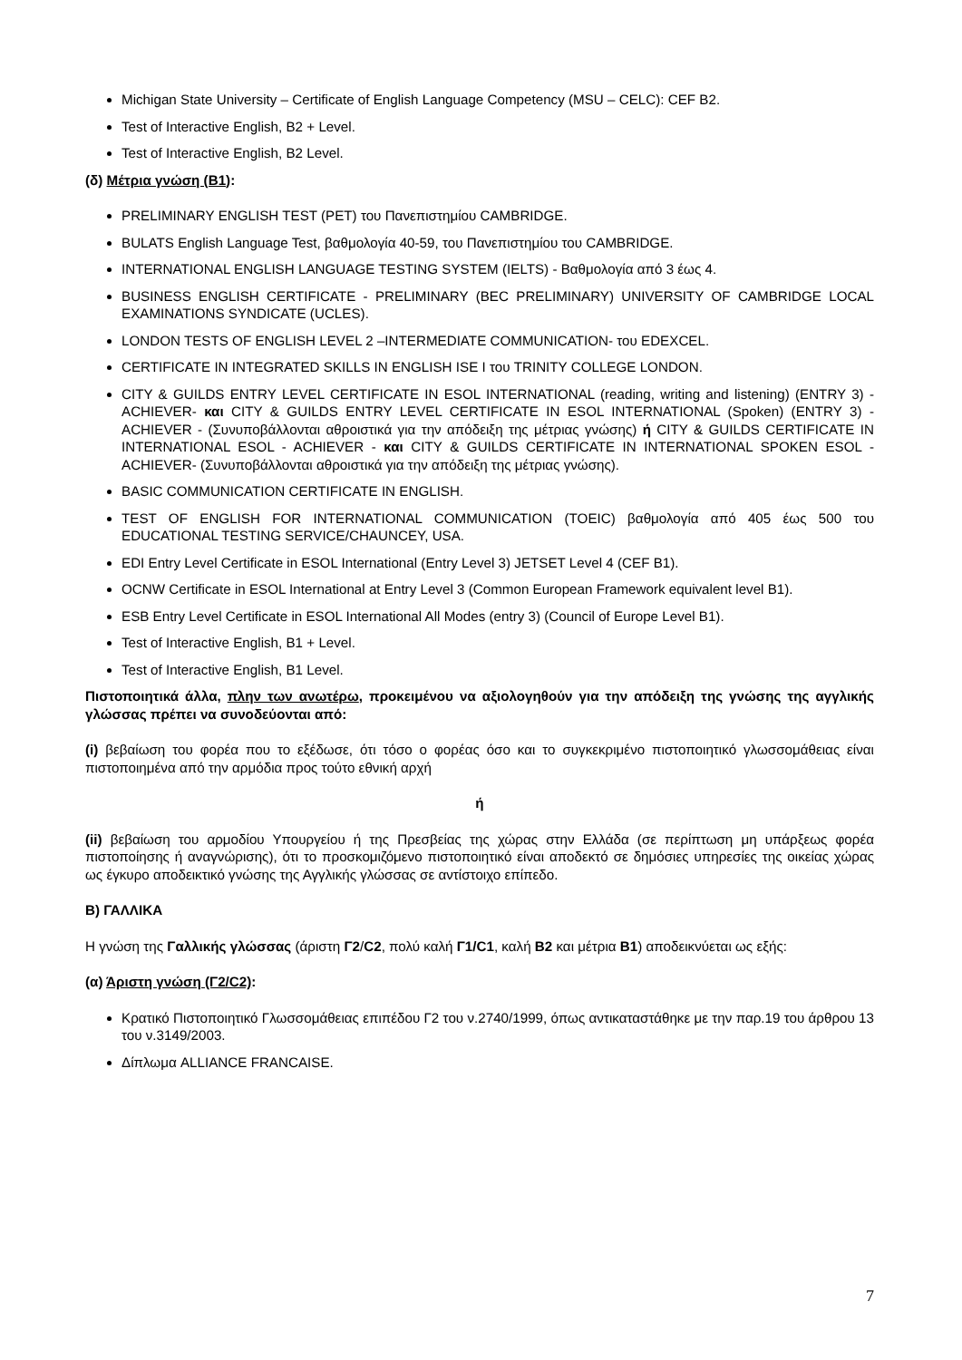Michigan State University – Certificate of English Language Competency (MSU – CELC): CEF B2.
Test of Interactive English, B2 + Level.
Test of Interactive English, B2 Level.
(δ) Μέτρια γνώση (Β1):
PRELIMINARY ENGLISH TEST (PET) του Πανεπιστημίου CAMBRIDGE.
BULATS English Language Test, βαθμολογία 40-59, του Πανεπιστημίου του CAMBRIDGE.
INTERNATIONAL ENGLISH LANGUAGE TESTING SYSTEM (IELTS) - Βαθμολογία από 3 έως 4.
BUSINESS ENGLISH CERTIFICATE - PRELIMINARY (BEC PRELIMINARY) UNIVERSITY OF CAMBRIDGE LOCAL EXAMINATIONS SYNDICATE (UCLES).
LONDON TESTS OF ENGLISH LEVEL 2 –INTERMEDIATE COMMUNICATION- του EDEXCEL.
CERTIFICATE IN INTEGRATED SKILLS IN ENGLISH ISE I του TRINITY COLLEGE LONDON.
CITY & GUILDS ENTRY LEVEL CERTIFICATE IN ESOL INTERNATIONAL (reading, writing and listening) (ENTRY 3) - ACHIEVER- και CITY & GUILDS ENTRY LEVEL CERTIFICATE IN ESOL INTERNATIONAL (Spoken) (ENTRY 3) - ACHIEVER - (Συνυποβάλλονται αθροιστικά για την απόδειξη της μέτριας γνώσης) ή CITY & GUILDS CERTIFICATE IN INTERNATIONAL ESOL - ACHIEVER - και CITY & GUILDS CERTIFICATE IN INTERNATIONAL SPOKEN ESOL -ACHIEVER- (Συνυποβάλλονται αθροιστικά για την απόδειξη της μέτριας γνώσης).
BASIC COMMUNICATION CERTIFICATE IN ENGLISH.
TEST OF ENGLISH FOR INTERNATIONAL COMMUNICATION (TOEIC) βαθμολογία από 405 έως 500 του EDUCATIONAL TESTING SERVICE/CHAUNCEY, USA.
EDI Entry Level Certificate in ESOL International (Entry Level 3) JETSET Level 4 (CEF B1).
OCNW Certificate in ESOL International at Entry Level 3 (Common European Framework equivalent level B1).
ESB Entry Level Certificate in ESOL International All Modes (entry 3) (Council of Europe Level B1).
Test of Interactive English, B1 + Level.
Test of Interactive English, B1 Level.
Πιστοποιητικά άλλα, πλην των ανωτέρω, προκειμένου να αξιολογηθούν για την απόδειξη της γνώσης της αγγλικής γλώσσας πρέπει να συνοδεύονται από:
(i) βεβαίωση του φορέα που το εξέδωσε, ότι τόσο ο φορέας όσο και το συγκεκριμένο πιστοποιητικό γλωσσομάθειας είναι πιστοποιημένα από την αρμόδια προς τούτο εθνική αρχή
ή
(ii) βεβαίωση του αρμοδίου Υπουργείου ή της Πρεσβείας της χώρας στην Ελλάδα (σε περίπτωση μη υπάρξεως φορέα πιστοποίησης ή αναγνώρισης), ότι το προσκομιζόμενο πιστοποιητικό είναι αποδεκτό σε δημόσιες υπηρεσίες της οικείας χώρας ως έγκυρο αποδεικτικό γνώσης της Αγγλικής γλώσσας σε αντίστοιχο επίπεδο.
Β) ΓΑΛΛΙΚΑ
Η γνώση της Γαλλικής γλώσσας (άριστη Γ2/C2, πολύ καλή Γ1/C1, καλή Β2 και μέτρια Β1) αποδεικνύεται ως εξής:
(α) Άριστη γνώση (Γ2/C2):
Κρατικό Πιστοποιητικό Γλωσσομάθειας επιπέδου Γ2 του ν.2740/1999, όπως αντικαταστάθηκε με την παρ.19 του άρθρου 13 του ν.3149/2003.
Δίπλωμα ALLIANCE FRANCAISE.
7